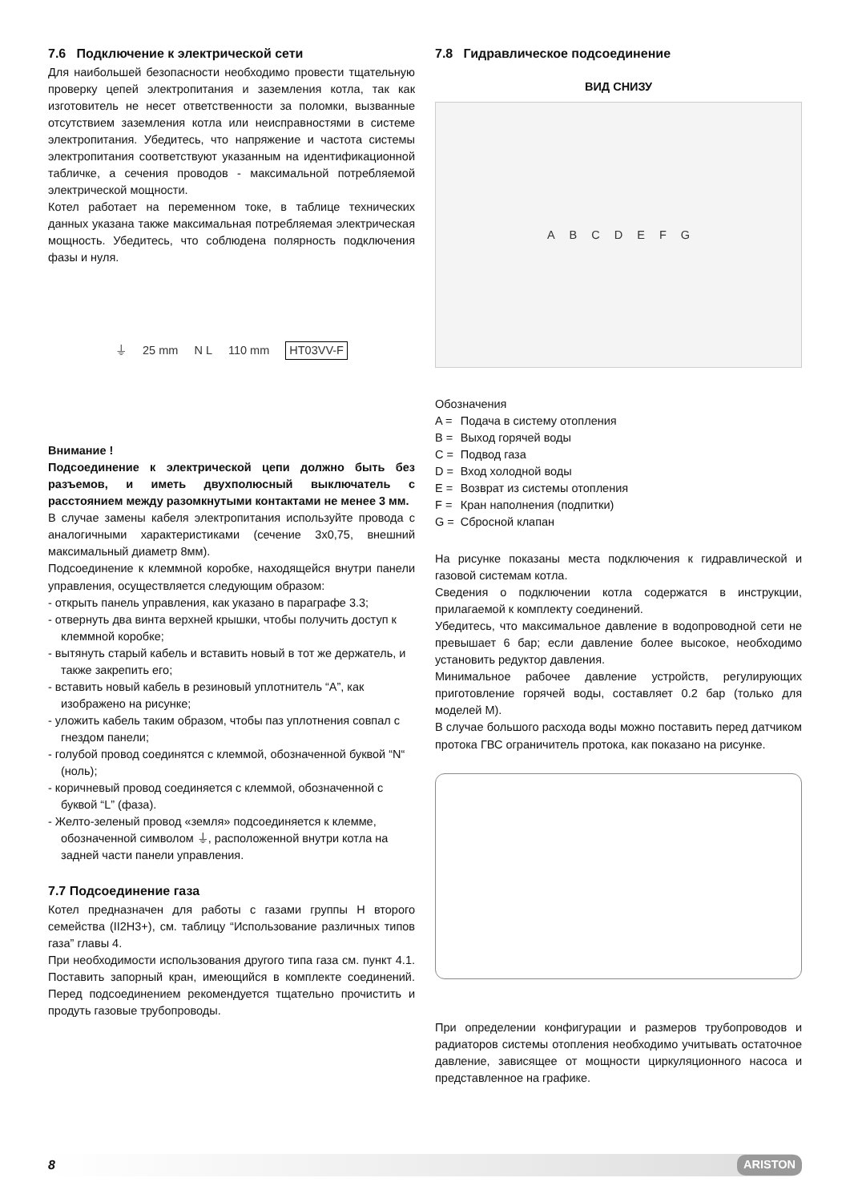7.6 Подключение к электрической сети
Для наибольшей безопасности необходимо провести тщательную проверку цепей электропитания и заземления котла, так как изготовитель не несет ответственности за поломки, вызванные отсутствием заземления котла или неисправностями в системе электропитания. Убедитесь, что напряжение и частота системы электропитания соответствуют указанным на идентификационной табличке, а сечения проводов - максимальной потребляемой электрической мощности.
Котел работает на переменном токе, в таблице технических данных указана также максимальная потребляемая электрическая мощность. Убедитесь, что соблюдена полярность подключения фазы и нуля.
⏚ 25 mm N L 110 mm HT03VV-F
Внимание !
Подсоединение к электрической цепи должно быть без разъемов, и иметь двухполюсный выключатель с расстоянием между разомкнутыми контактами не менее 3 мм.
В случае замены кабеля электропитания используйте провода с аналогичными характеристиками (сечение 3x0,75, внешний максимальный диаметр 8мм).
Подсоединение к клеммной коробке, находящейся внутри панели управления, осуществляется следующим образом:
- открыть панель управления, как указано в параграфе 3.3;
- отвернуть два винта верхней крышки, чтобы получить доступ к клеммной коробке;
- вытянуть старый кабель и вставить новый в тот же держатель, и также закрепить его;
- вставить новый кабель в резиновый уплотнитель “A”, как изображено на рисунке;
- уложить кабель таким образом, чтобы паз уплотнения совпал с гнездом панели;
- голубой провод соединятся с клеммой, обозначенной буквой “N“ (ноль);
- коричневый провод соединяется с клеммой, обозначенной с буквой “L” (фаза).
- Желто-зеленый провод «земля» подсоединяется к клемме, обозначенной символом ⏚, расположенной внутри котла на задней части панели управления.
7.7 Подсоединение газа
Котел предназначен для работы с газами группы Н второго семейства (II2H3+), см. таблицу “Использование различных типов газа” главы 4.
При необходимости использования другого типа газа см. пункт 4.1. Поставить запорный кран, имеющийся в комплекте соединений. Перед подсоединением рекомендуется тщательно прочистить и продуть газовые трубопроводы.
7.8 Гидравлическое подсоединение
ВИД СНИЗУ
ABCDEFG
Обозначения
| A = | Подача в систему отопления |
| B = | Выход горячей воды |
| C = | Подвод газа |
| D = | Вход холодной воды |
| E = | Возврат из системы отопления |
| F = | Кран наполнения (подпитки) |
| G = | Сбросной клапан |
На рисунке показаны места подключения к гидравлической и газовой системам котла.
Сведения о подключении котла содержатся в инструкции, прилагаемой к комплекту соединений.
Убедитесь, что максимальное давление в водопроводной сети не превышает 6 бар; если давление более высокое, необходимо установить редуктор давления.
Минимальное рабочее давление устройств, регулирующих приготовление горячей воды, составляет 0.2 бар (только для моделей М).
В случае большого расхода воды можно поставить перед датчиком протока ГВС ограничитель протока, как показано на рисунке.
При определении конфигурации и размеров трубопроводов и радиаторов системы отопления необходимо учитывать остаточное давление, зависящее от мощности циркуляционного насоса и представленное на графике.
8 ARISTON